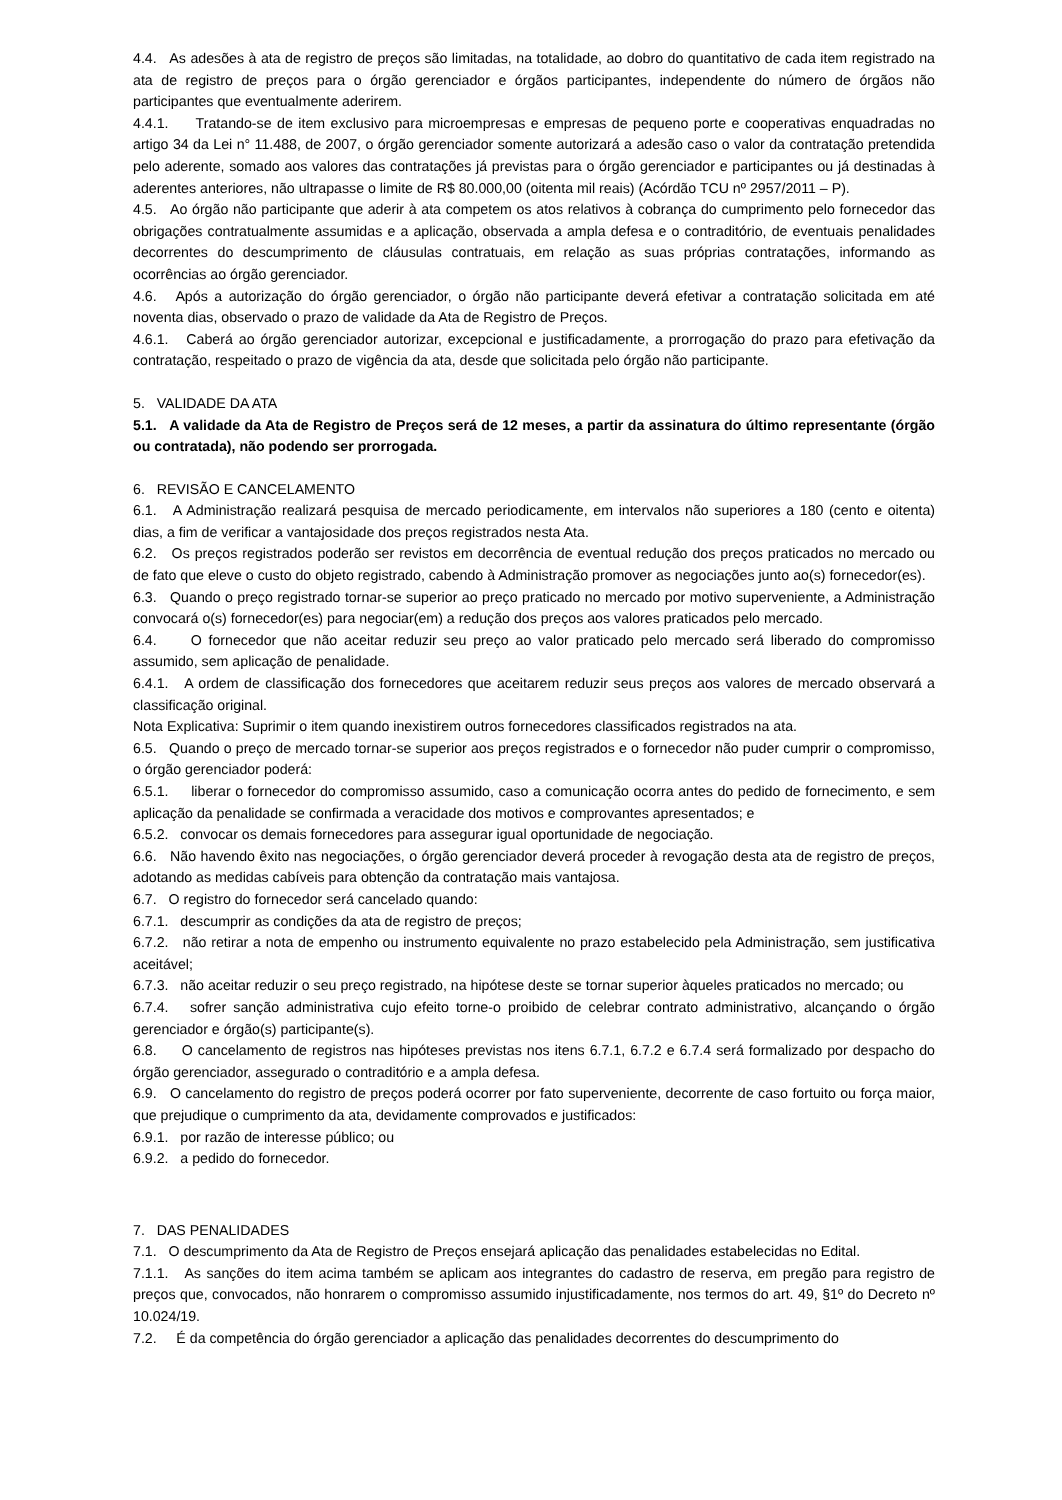4.4. As adesões à ata de registro de preços são limitadas, na totalidade, ao dobro do quantitativo de cada item registrado na ata de registro de preços para o órgão gerenciador e órgãos participantes, independente do número de órgãos não participantes que eventualmente aderirem.
4.4.1. Tratando-se de item exclusivo para microempresas e empresas de pequeno porte e cooperativas enquadradas no artigo 34 da Lei n° 11.488, de 2007, o órgão gerenciador somente autorizará a adesão caso o valor da contratação pretendida pelo aderente, somado aos valores das contratações já previstas para o órgão gerenciador e participantes ou já destinadas à aderentes anteriores, não ultrapasse o limite de R$ 80.000,00 (oitenta mil reais) (Acórdão TCU nº 2957/2011 – P).
4.5. Ao órgão não participante que aderir à ata competem os atos relativos à cobrança do cumprimento pelo fornecedor das obrigações contratualmente assumidas e a aplicação, observada a ampla defesa e o contraditório, de eventuais penalidades decorrentes do descumprimento de cláusulas contratuais, em relação as suas próprias contratações, informando as ocorrências ao órgão gerenciador.
4.6. Após a autorização do órgão gerenciador, o órgão não participante deverá efetivar a contratação solicitada em até noventa dias, observado o prazo de validade da Ata de Registro de Preços.
4.6.1. Caberá ao órgão gerenciador autorizar, excepcional e justificadamente, a prorrogação do prazo para efetivação da contratação, respeitado o prazo de vigência da ata, desde que solicitada pelo órgão não participante.
5. VALIDADE DA ATA
5.1. A validade da Ata de Registro de Preços será de 12 meses, a partir da assinatura do último representante (órgão ou contratada), não podendo ser prorrogada.
6. REVISÃO E CANCELAMENTO
6.1. A Administração realizará pesquisa de mercado periodicamente, em intervalos não superiores a 180 (cento e oitenta) dias, a fim de verificar a vantajosidade dos preços registrados nesta Ata.
6.2. Os preços registrados poderão ser revistos em decorrência de eventual redução dos preços praticados no mercado ou de fato que eleve o custo do objeto registrado, cabendo à Administração promover as negociações junto ao(s) fornecedor(es).
6.3. Quando o preço registrado tornar-se superior ao preço praticado no mercado por motivo superveniente, a Administração convocará o(s) fornecedor(es) para negociar(em) a redução dos preços aos valores praticados pelo mercado.
6.4. O fornecedor que não aceitar reduzir seu preço ao valor praticado pelo mercado será liberado do compromisso assumido, sem aplicação de penalidade.
6.4.1. A ordem de classificação dos fornecedores que aceitarem reduzir seus preços aos valores de mercado observará a classificação original.
Nota Explicativa: Suprimir o item quando inexistirem outros fornecedores classificados registrados na ata.
6.5. Quando o preço de mercado tornar-se superior aos preços registrados e o fornecedor não puder cumprir o compromisso, o órgão gerenciador poderá:
6.5.1. liberar o fornecedor do compromisso assumido, caso a comunicação ocorra antes do pedido de fornecimento, e sem aplicação da penalidade se confirmada a veracidade dos motivos e comprovantes apresentados; e
6.5.2. convocar os demais fornecedores para assegurar igual oportunidade de negociação.
6.6. Não havendo êxito nas negociações, o órgão gerenciador deverá proceder à revogação desta ata de registro de preços, adotando as medidas cabíveis para obtenção da contratação mais vantajosa.
6.7. O registro do fornecedor será cancelado quando:
6.7.1. descumprir as condições da ata de registro de preços;
6.7.2. não retirar a nota de empenho ou instrumento equivalente no prazo estabelecido pela Administração, sem justificativa aceitável;
6.7.3. não aceitar reduzir o seu preço registrado, na hipótese deste se tornar superior àqueles praticados no mercado; ou
6.7.4. sofrer sanção administrativa cujo efeito torne-o proibido de celebrar contrato administrativo, alcançando o órgão gerenciador e órgão(s) participante(s).
6.8. O cancelamento de registros nas hipóteses previstas nos itens 6.7.1, 6.7.2 e 6.7.4 será formalizado por despacho do órgão gerenciador, assegurado o contraditório e a ampla defesa.
6.9. O cancelamento do registro de preços poderá ocorrer por fato superveniente, decorrente de caso fortuito ou força maior, que prejudique o cumprimento da ata, devidamente comprovados e justificados:
6.9.1. por razão de interesse público; ou
6.9.2. a pedido do fornecedor.
7. DAS PENALIDADES
7.1. O descumprimento da Ata de Registro de Preços ensejará aplicação das penalidades estabelecidas no Edital.
7.1.1. As sanções do item acima também se aplicam aos integrantes do cadastro de reserva, em pregão para registro de preços que, convocados, não honrarem o compromisso assumido injustificadamente, nos termos do art. 49, §1º do Decreto nº 10.024/19.
7.2. É da competência do órgão gerenciador a aplicação das penalidades decorrentes do descumprimento do